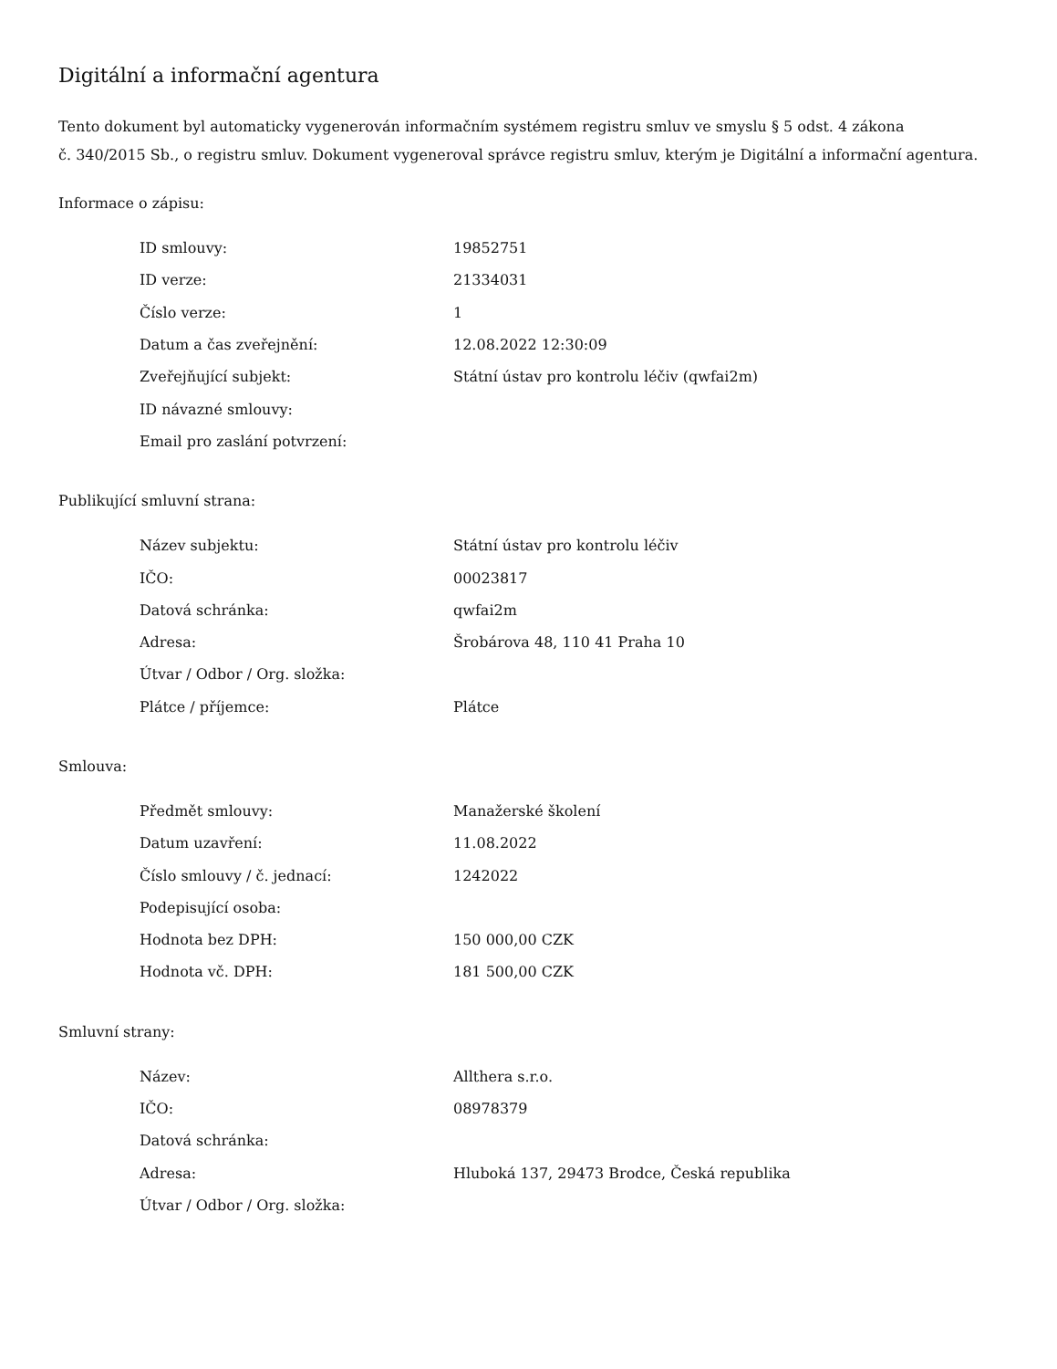Digitální a informační agentura
Tento dokument byl automaticky vygenerován informačním systémem registru smluv ve smyslu § 5 odst. 4 zákona
č. 340/2015 Sb., o registru smluv. Dokument vygeneroval správce registru smluv, kterým je Digitální a informační agentura.
Informace o zápisu:
| ID smlouvy: | 19852751 |
| ID verze: | 21334031 |
| Číslo verze: | 1 |
| Datum a čas zveřejnění: | 12.08.2022 12:30:09 |
| Zveřejňující subjekt: | Státní ústav pro kontrolu léčiv (qwfai2m) |
| ID návazné smlouvy: | |
| Email pro zaslání potvrzení: | |
Publikující smluvní strana:
| Název subjektu: | Státní ústav pro kontrolu léčiv |
| IČO: | 00023817 |
| Datová schránka: | qwfai2m |
| Adresa: | Šrobárova 48, 110 41 Praha 10 |
| Útvar / Odbor / Org. složka: | |
| Plátce / příjemce: | Plátce |
Smlouva:
| Předmět smlouvy: | Manažerské školení |
| Datum uzavření: | 11.08.2022 |
| Číslo smlouvy / č. jednací: | 1242022 |
| Podepisující osoba: | |
| Hodnota bez DPH: | 150 000,00 CZK |
| Hodnota vč. DPH: | 181 500,00 CZK |
Smluvní strany:
| Název: | Allthera s.r.o. |
| IČO: | 08978379 |
| Datová schránka: | |
| Adresa: | Hluboká 137, 29473 Brodce, Česká republika |
| Útvar / Odbor / Org. složka: | |